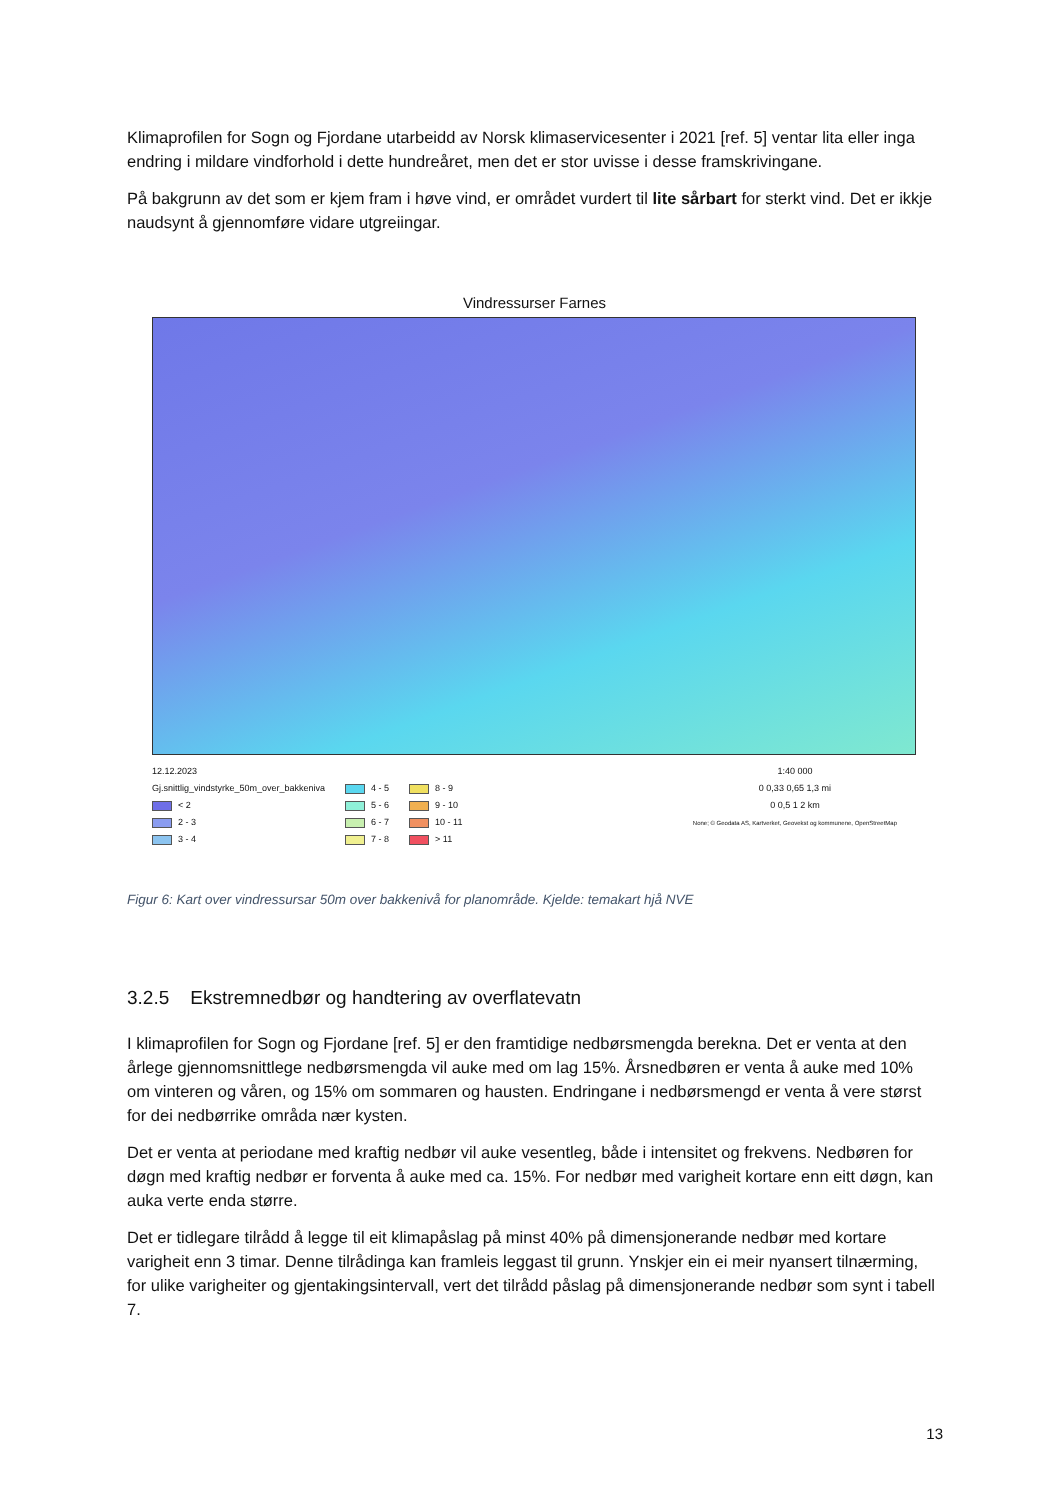Klimaprofilen for Sogn og Fjordane utarbeidd av Norsk klimaservicesenter i 2021 [ref. 5] ventar lita eller inga endring i mildare vindforhold i dette hundreåret, men det er stor uvisse i desse framskrivingane.
På bakgrunn av det som er kjem fram i høve vind, er området vurdert til lite sårbart for sterkt vind. Det er ikkje naudsynt å gjennomføre vidare utgreiingar.
Vindressurser Farnes
12.12.2023
Gj.snittlig_vindstyrke_50m_over_bakkeniva
< 2
2 - 3
3 - 4
4 - 5
5 - 6
6 - 7
7 - 8
8 - 9
9 - 10
10 - 11
> 11
1:40 000
0 0,33 0,65 1,3 mi
0 0,5 1 2 km
None; © Geodata AS, Kartverket, Geovekst og kommunene, OpenStreetMap
Figur 6: Kart over vindressursar 50m over bakkenivå for planområde. Kjelde: temakart hjå NVE
3.2.5 Ekstremnedbør og handtering av overflatevatn
I klimaprofilen for Sogn og Fjordane [ref. 5] er den framtidige nedbørsmengda berekna. Det er venta at den årlege gjennomsnittlege nedbørsmengda vil auke med om lag 15%. Årsnedbøren er venta å auke med 10% om vinteren og våren, og 15% om sommaren og hausten. Endringane i nedbørsmengd er venta å vere størst for dei nedbørrike områda nær kysten.
Det er venta at periodane med kraftig nedbør vil auke vesentleg, både i intensitet og frekvens. Nedbøren for døgn med kraftig nedbør er forventa å auke med ca. 15%. For nedbør med varigheit kortare enn eitt døgn, kan auka verte enda større.
Det er tidlegare tilrådd å legge til eit klimapåslag på minst 40% på dimensjonerande nedbør med kortare varigheit enn 3 timar. Denne tilrådinga kan framleis leggast til grunn. Ynskjer ein ei meir nyansert tilnærming, for ulike varigheiter og gjentakingsintervall, vert det tilrådd påslag på dimensjonerande nedbør som synt i tabell 7.
13